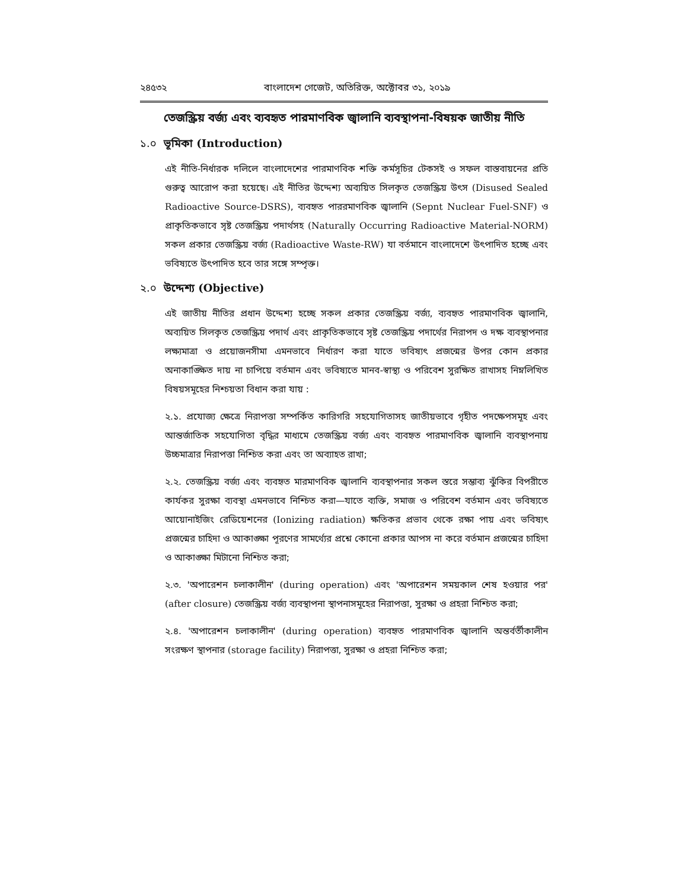২৪৫৩২ বাংলাদেশ গেজেট, অতিরিক্ত, অক্টোবর ৩১, ২০১৯
তেজস্ক্রিয় বর্জ্য এবং ব্যবহৃত পারমাণবিক জ্বালানি ব্যবস্থাপনা-বিষয়ক জাতীয় নীতি
১.০ ভূমিকা (Introduction)
এই নীতি-নির্ধারক দলিলে বাংলাদেশের পারমাণবিক শক্তি কর্মসূচির টেকসই ও সফল বাস্তবায়নের প্রতি গুরুত্ব আরোপ করা হয়েছে। এই নীতির উদ্দেশ্য অব্যয়িত সিলকৃত তেজস্ক্রিয় উৎস (Disused Sealed Radioactive Source-DSRS), ব্যবহৃত পাররমাণবিক জ্বালানি (Sepnt Nuclear Fuel-SNF) ও প্রাকৃতিকভাবে সৃষ্ট তেজস্ক্রিয় পদার্থসহ (Naturally Occurring Radioactive Material-NORM) সকল প্রকার তেজস্ক্রিয় বর্জ্য (Radioactive Waste-RW) যা বর্তমানে বাংলাদেশে উৎপাদিত হচ্ছে এবং ভবিষ্যতে উৎপাদিত হবে তার সঙ্গে সম্পৃক্ত।
২.০ উদ্দেশ্য (Objective)
এই জাতীয় নীতির প্রধান উদ্দেশ্য হচ্ছে সকল প্রকার তেজস্ক্রিয় বর্জ্য, ব্যবহৃত পারমাণবিক জ্বালানি, অব্যয়িত সিলকৃত তেজস্ক্রিয় পদার্থ এবং প্রাকৃতিকভাবে সৃষ্ট তেজস্ক্রিয় পদার্থের নিরাপদ ও দক্ষ ব্যবস্থাপনার লক্ষ্যমাত্রা ও প্রয়োজনসীমা এমনভাবে নির্ধারণ করা যাতে ভবিষ্যৎ প্রজন্মের উপর কোন প্রকার অনাকাঙ্ক্ষিত দায় না চাপিয়ে বর্তমান এবং ভবিষ্যতে মানব-স্বাস্থ্য ও পরিবেশ সুরক্ষিত রাখাসহ নিম্নলিখিত বিষয়সমূহের নিশ্চয়তা বিধান করা যায় :
২.১. প্রযোজ্য ক্ষেত্রে নিরাপত্তা সম্পর্কিত কারিগরি সহযোগিতাসহ জাতীয়ভাবে গৃহীত পদক্ষেপসমূহ এবং আন্তর্জাতিক সহযোগিতা বৃদ্ধির মাধ্যমে তেজস্ক্রিয় বর্জ্য এবং ব্যবহৃত পারমাণবিক জ্বালানি ব্যবস্থাপনায় উচ্চমাত্রার নিরাপত্তা নিশ্চিত করা এবং তা অব্যাহত রাখা;
২.২. তেজস্ক্রিয় বর্জ্য এবং ব্যবহৃত মারমাণবিক জ্বালানি ব্যবস্থাপনার সকল স্তরে সম্ভাব্য ঝুঁকির বিপরীতে কার্যকর সুরক্ষা ব্যবস্থা এমনভাবে নিশ্চিত করা—যাতে ব্যক্তি, সমাজ ও পরিবেশ বর্তমান এবং ভবিষ্যতে আয়োনাইজিং রেডিয়েশনের (Ionizing radiation) ক্ষতিকর প্রভাব থেকে রক্ষা পায় এবং ভবিষ্যৎ প্রজন্মের চাহিদা ও আকাঙ্ক্ষা পূরণের সামর্থ্যের প্রশ্নে কোনো প্রকার আপস না করে বর্তমান প্রজন্মের চাহিদা ও আকাঙ্ক্ষা মিটানো নিশ্চিত করা;
২.৩. 'অপারেশন চলাকালীন' (during operation) এবং 'অপারেশন সময়কাল শেষ হওয়ার পর' (after closure) তেজস্ক্রিয় বর্জ্য ব্যবস্থাপনা স্থাপনাসমূহের নিরাপত্তা, সুরক্ষা ও প্রহরা নিশ্চিত করা;
২.৪. 'অপারেশন চলাকালীন' (during operation) ব্যবহৃত পারমাণবিক জ্বালানি অন্তর্বর্তীকালীন সংরক্ষণ স্থাপনার (storage facility) নিরাপত্তা, সুরক্ষা ও প্রহরা নিশ্চিত করা;